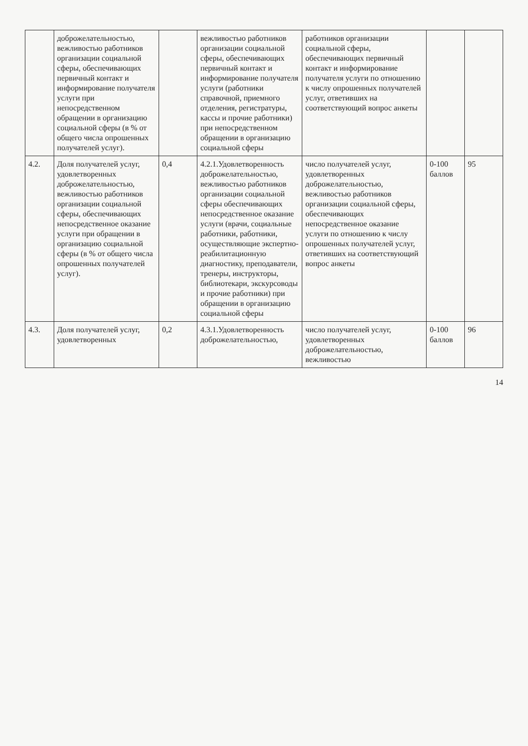| | доброжелательностью, вежливостью работников организации социальной сферы, обеспечивающих первичный контакт и информирование получателя услуги при непосредственном обращении в организацию социальной сферы (в % от общего числа опрошенных получателей услуг). | | вежливостью работников организации социальной сферы, обеспечивающих первичный контакт и информирование получателя услуги (работники справочной, приемного отделения, регистратуры, кассы и прочие работники) при непосредственном обращении в организацию социальной сферы | работников организации социальной сферы, обеспечивающих первичный контакт и информирование получателя услуги по отношению к числу опрошенных получателей услуг, ответивших на соответствующий вопрос анкеты | | |
| 4.2. | Доля получателей услуг, удовлетворенных доброжелательностью, вежливостью работников организации социальной сферы, обеспечивающих непосредственное оказание услуги при обращении в организацию социальной сферы (в % от общего числа опрошенных получателей услуг). | 0,4 | 4.2.1.Удовлетворенность доброжелательностью, вежливостью работников организации социальной сферы обеспечивающих непосредственное оказание услуги (врачи, социальные работники, работники, осуществляющие экспертно-реабилитационную диагностику, преподаватели, тренеры, инструкторы, библиотекари, экскурсоводы и прочие работники) при обращении в организацию социальной сферы | число получателей услуг, удовлетворенных доброжелательностью, вежливостью работников организации социальной сферы, обеспечивающих непосредственное оказание услуги по отношению к числу опрошенных получателей услуг, ответивших на соответствующий вопрос анкеты | 0-100 баллов | 95 |
| 4.3. | Доля получателей услуг, удовлетворенных | 0,2 | 4.3.1.Удовлетворенность доброжелательностью, | число получателей услуг, удовлетворенных доброжелательностью, вежливостью | 0-100 баллов | 96 |
14